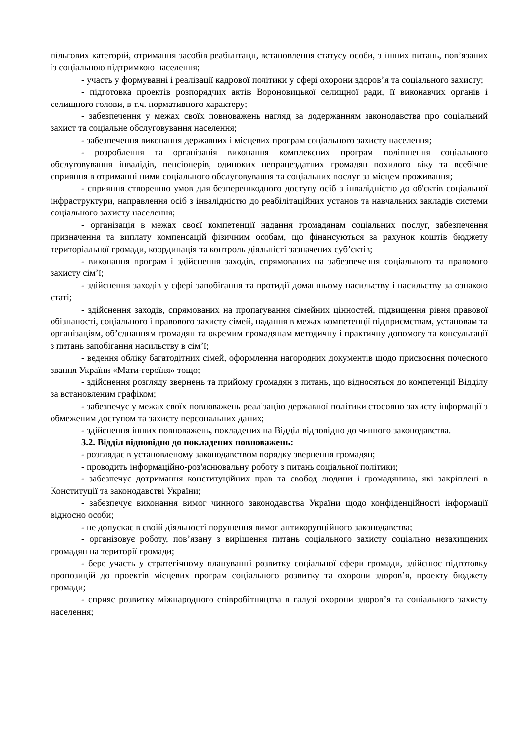пільгових категорій, отримання засобів реабілітації, встановлення статусу особи, з інших питань, пов’язаних із соціальною підтримкою населення;
- участь у формуванні і реалізації кадрової політики у сфері охорони здоров’я та соціального захисту;
- підготовка проектів розпорядчих актів Вороновицької селищної ради, її виконавчих органів і селищного голови, в т.ч. нормативного характеру;
- забезпечення у межах своїх повноважень нагляд за додержанням законодавства про соціальний захист та соціальне обслуговування населення;
- забезпечення виконання державних і місцевих програм соціального захисту населення;
- розроблення та організація виконання комплексних програм поліпшення соціального обслуговування інвалідів, пенсіонерів, одиноких непрацездатних громадян похилого віку та всебічне сприяння в отриманні ними соціального обслуговування та соціальних послуг за місцем проживання;
- сприяння створенню умов для безперешкодного доступу осіб з інвалідністю до об'єктів соціальної інфраструктури, направлення осіб з інвалідністю до реабілітаційних установ та навчальних закладів системи соціального захисту населення;
- організація в межах своєї компетенції надання громадянам соціальних послуг, забезпечення призначення та виплату компенсацій фізичним особам, що фінансуються за рахунок коштів бюджету територіальної громади, координація та контроль діяльністі зазначених суб’єктів;
- виконання програм і здійснення заходів, спрямованих на забезпечення соціального та правового захисту сім’ї;
- здійснення заходів у сфері запобігання та протидії домашньому насильству і насильству за ознакою статі;
- здійснення заходів, спрямованих на пропагування сімейних цінностей, підвищення рівня правової обізнаності, соціального і правового захисту сімей, надання в межах компетенції підприємствам, установам та організаціям, об’єднанням громадян та окремим громадянам методичну і практичну допомогу та консультації з питань запобігання насильству в сім’ї;
- ведення обліку багатодітних сімей, оформлення нагородних документів щодо присвоєння почесного звання України «Мати-героїня» тощо;
- здійснення розгляду звернень та прийому громадян з питань, що відносяться до компетенції Відділу за встановленим графіком;
- забезпечує у межах своїх повноважень реалізацію державної політики стосовно захисту інформації з обмеженим доступом та захисту персональних даних;
- здійснення інших повноважень, покладених на Відділ відповідно до чинного законодавства.
3.2. Відділ відповідно до покладених повноважень:
- розглядає в установленому законодавством порядку звернення громадян;
- проводить інформаційно-роз'яснювальну роботу з питань соціальної політики;
- забезпечує дотримання конституційних прав та свобод людини і громадянина, які закріплені в Конституції та законодавстві України;
- забезпечує виконання вимог чинного законодавства України щодо конфіденційності інформації відносно особи;
- не допускає в своїй діяльності порушення вимог антикорупційного законодавства;
- організовує роботу, пов’язану з вирішення питань соціального захисту соціально незахищених громадян на території громади;
- бере участь у стратегічному плануванні розвитку соціальної сфери громади, здійснює підготовку пропозицій до проектів місцевих програм соціального розвитку та охорони здоров’я, проекту бюджету громади;
- сприяє розвитку міжнародного співробітництва в галузі охорони здоров’я та соціального захисту населення;